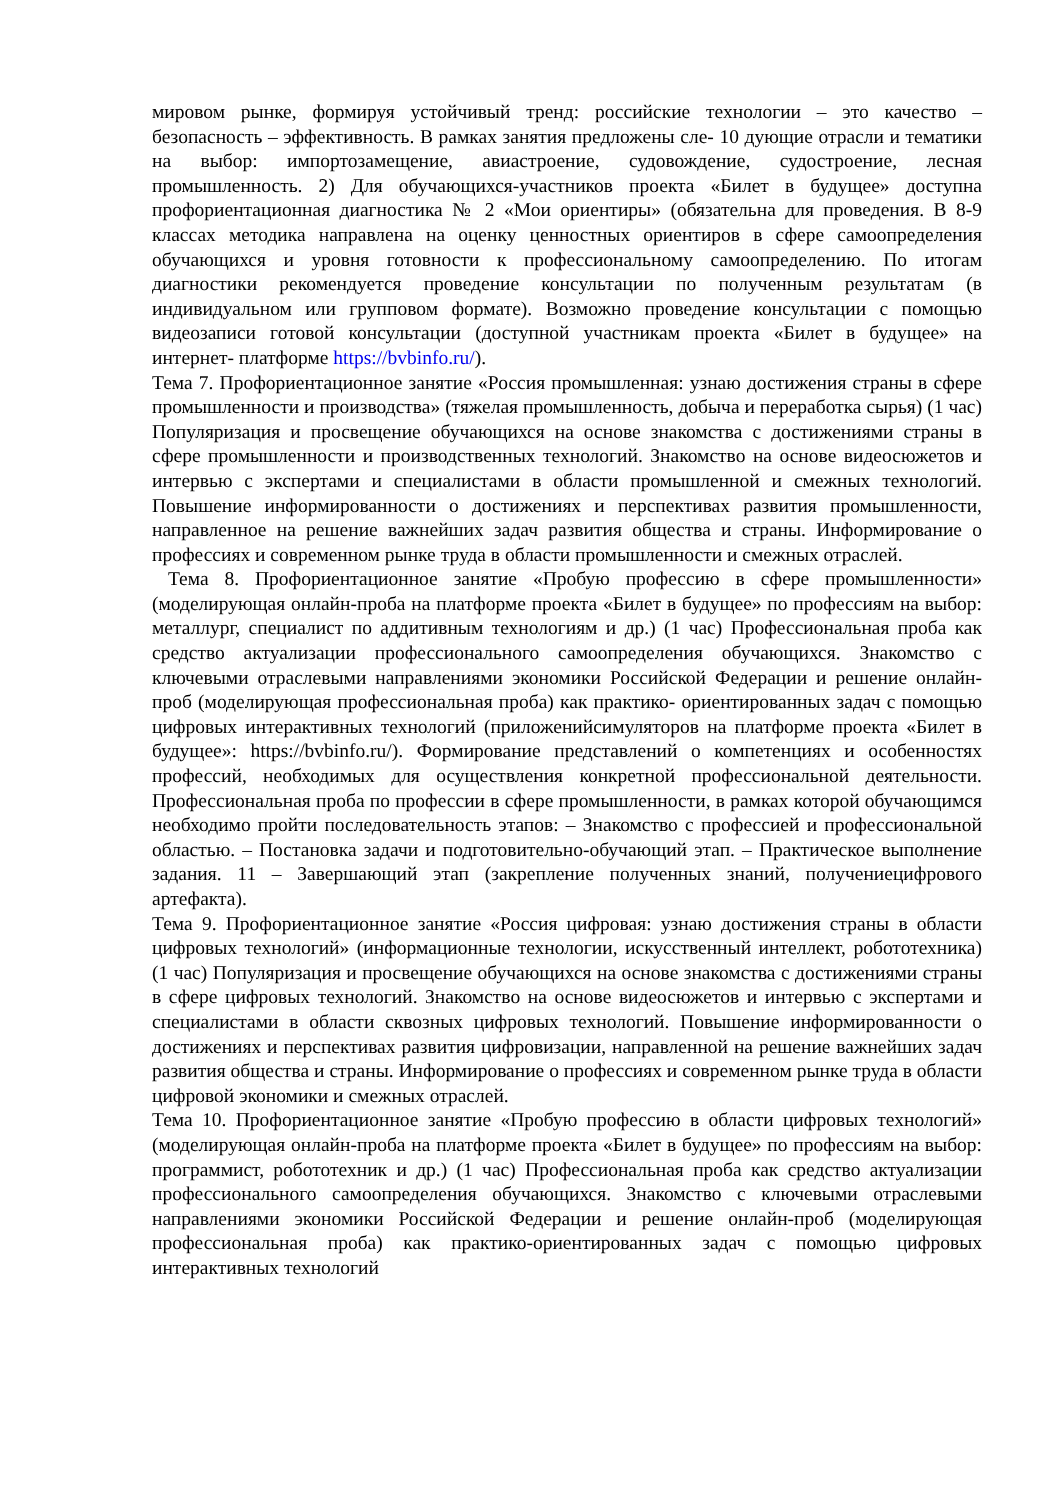мировом рынке, формируя устойчивый тренд: российские технологии – это качество – безопасность – эффективность. В рамках занятия предложены сле- 10 дующие отрасли и тематики на выбор: импортозамещение, авиастроение, судовождение, судостроение, лесная промышленность. 2) Для обучающихся-участников проекта «Билет в будущее» доступна профориентационная диагностика № 2 «Мои ориентиры» (обязательна для проведения. В 8-9 классах методика направлена на оценку ценностных ориентиров в сфере самоопределения обучающихся и уровня готовности к профессиональному самоопределению. По итогам диагностики рекомендуется проведение консультации по полученным результатам (в индивидуальном или групповом формате). Возможно проведение консультации с помощью видеозаписи готовой консультации (доступной участникам проекта «Билет в будущее» на интернет- платформе https://bvbinfo.ru/).
Тема 7. Профориентационное занятие «Россия промышленная: узнаю достижения страны в сфере промышленности и производства» (тяжелая промышленность, добыча и переработка сырья) (1 час) Популяризация и просвещение обучающихся на основе знакомства с достижениями страны в сфере промышленности и производственных технологий. Знакомство на основе видеосюжетов и интервью с экспертами и специалистами в области промышленной и смежных технологий. Повышение информированности о достижениях и перспективах развития промышленности, направленное на решение важнейших задач развития общества и страны. Информирование о профессиях и современном рынке труда в области промышленности и смежных отраслей.
Тема 8. Профориентационное занятие «Пробую профессию в сфере промышленности» (моделирующая онлайн-проба на платформе проекта «Билет в будущее» по профессиям на выбор: металлург, специалист по аддитивным технологиям и др.) (1 час) Профессиональная проба как средство актуализации профессионального самоопределения обучающихся. Знакомство с ключевыми отраслевыми направлениями экономики Российской Федерации и решение онлайн-проб (моделирующая профессиональная проба) как практико- ориентированных задач с помощью цифровых интерактивных технологий (приложенийсимуляторов на платформе проекта «Билет в будущее»: https://bvbinfo.ru/). Формирование представлений о компетенциях и особенностях профессий, необходимых для осуществления конкретной профессиональной деятельности. Профессиональная проба по профессии в сфере промышленности, в рамках которой обучающимся необходимо пройти последовательность этапов: – Знакомство с профессией и профессиональной областью. – Постановка задачи и подготовительно-обучающий этап. – Практическое выполнение задания. 11 – Завершающий этап (закрепление полученных знаний, получениецифрового артефакта).
Тема 9. Профориентационное занятие «Россия цифровая: узнаю достижения страны в области цифровых технологий» (информационные технологии, искусственный интеллект, робототехника) (1 час) Популяризация и просвещение обучающихся на основе знакомства с достижениями страны в сфере цифровых технологий. Знакомство на основе видеосюжетов и интервью с экспертами и специалистами в области сквозных цифровых технологий. Повышение информированности о достижениях и перспективах развития цифровизации, направленной на решение важнейших задач развития общества и страны. Информирование о профессиях и современном рынке труда в области цифровой экономики и смежных отраслей.
Тема 10. Профориентационное занятие «Пробую профессию в области цифровых технологий» (моделирующая онлайн-проба на платформе проекта «Билет в будущее» по профессиям на выбор: программист, робототехник и др.) (1 час) Профессиональная проба как средство актуализации профессионального самоопределения обучающихся. Знакомство с ключевыми отраслевыми направлениями экономики Российской Федерации и решение онлайн-проб (моделирующая профессиональная проба) как практико-ориентированных задач с помощью цифровых интерактивных технологий